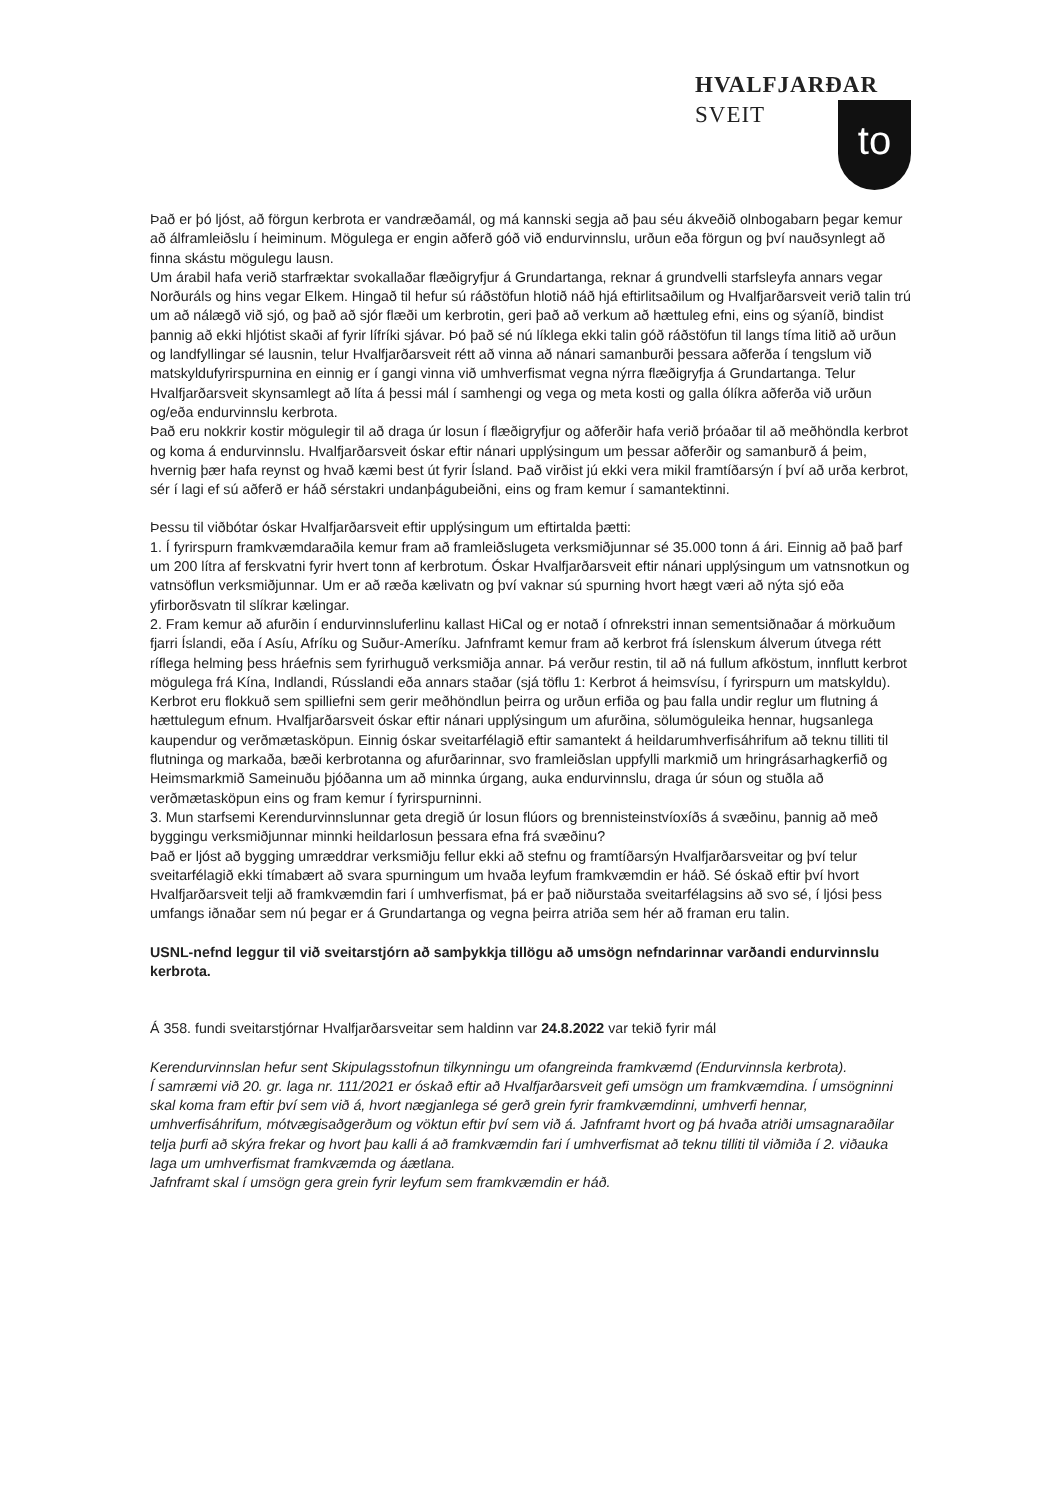HVALFJARÐAR
SVEIT
to
Það er þó ljóst, að förgun kerbrota er vandræðamál, og má kannski segja að þau séu ákveðið olnbogabarn þegar kemur að álframleiðslu í heiminum. Mögulega er engin aðferð góð við endurvinnslu, urðun eða förgun og því nauðsynlegt að finna skástu mögulegu lausn.
Um árabil hafa verið starfræktar svokallaðar flæðigryfjur á Grundartanga, reknar á grundvelli starfsleyfa annars vegar Norðuráls og hins vegar Elkem. Hingað til hefur sú ráðstöfun hlotið náð hjá eftirlitsaðilum og Hvalfjarðarsveit verið talin trú um að nálægð við sjó, og það að sjór flæði um kerbrotin, geri það að verkum að hættuleg efni, eins og sýaníð, bindist þannig að ekki hljótist skaði af fyrir lífríki sjávar. Þó það sé nú líklega ekki talin góð ráðstöfun til langs tíma litið að urðun og landfyllingar sé lausnin, telur Hvalfjarðarsveit rétt að vinna að nánari samanburði þessara aðferða í tengslum við matskyldufyrirspurnina en einnig er í gangi vinna við umhverfismat vegna nýrra flæðigryfja á Grundartanga. Telur Hvalfjarðarsveit skynsamlegt að líta á þessi mál í samhengi og vega og meta kosti og galla ólíkra aðferða við urðun og/eða endurvinnslu kerbrota.
Það eru nokkrir kostir mögulegir til að draga úr losun í flæðigryfjur og aðferðir hafa verið þróaðar til að meðhöndla kerbrot og koma á endurvinnslu. Hvalfjarðarsveit óskar eftir nánari upplýsingum um þessar aðferðir og samanburð á þeim, hvernig þær hafa reynst og hvað kæmi best út fyrir Ísland. Það virðist jú ekki vera mikil framtíðarsýn í því að urða kerbrot, sér í lagi ef sú aðferð er háð sérstakri undanþágubeiðni, eins og fram kemur í samantektinni.
Þessu til viðbótar óskar Hvalfjarðarsveit eftir upplýsingum um eftirtalda þætti:
1. Í fyrirspurn framkvæmdaraðila kemur fram að framleiðslugeta verksmiðjunnar sé 35.000 tonn á ári. Einnig að það þarf um 200 lítra af ferskvatni fyrir hvert tonn af kerbrotum. Óskar Hvalfjarðarsveit eftir nánari upplýsingum um vatnsnotkun og vatnsöflun verksmiðjunnar. Um er að ræða kælivatn og því vaknar sú spurning hvort hægt væri að nýta sjó eða yfirborðsvatn til slíkrar kælingar.
2. Fram kemur að afurðin í endurvinnsluferlinu kallast HiCal og er notað í ofnrekstri innan sementsiðnaðar á mörkuðum fjarri Íslandi, eða í Asíu, Afríku og Suður-Ameríku. Jafnframt kemur fram að kerbrot frá íslenskum álverum útvega rétt ríflega helming þess hráefnis sem fyrirhuguð verksmiðja annar. Þá verður restin, til að ná fullum afköstum, innflutt kerbrot mögulega frá Kína, Indlandi, Rússlandi eða annars staðar (sjá töflu 1: Kerbrot á heimsvísu, í fyrirspurn um matskyldu). Kerbrot eru flokkuð sem spilliefni sem gerir meðhöndlun þeirra og urðun erfiða og þau falla undir reglur um flutning á hættulegum efnum. Hvalfjarðarsveit óskar eftir nánari upplýsingum um afurðina, sölumöguleika hennar, hugsanlega kaupendur og verðmætasköpun. Einnig óskar sveitarfélagið eftir samantekt á heildarumhverfisáhrifum að teknu tilliti til flutninga og markaða, bæði kerbrotanna og afurðarinnar, svo framleiðslan uppfylli markmið um hringrásarhagkerfið og Heimsmarkmið Sameinuðu þjóðanna um að minnka úrgang, auka endurvinnslu, draga úr sóun og stuðla að verðmætasköpun eins og fram kemur í fyrirspurninni.
3. Mun starfsemi Kerendurvinnslunnar geta dregið úr losun flúors og brennisteinstvíoxíðs á svæðinu, þannig að með byggingu verksmiðjunnar minnki heildarlosun þessara efna frá svæðinu?
Það er ljóst að bygging umræddrar verksmiðju fellur ekki að stefnu og framtíðarsýn Hvalfjarðarsveitar og því telur sveitarfélagið ekki tímabært að svara spurningum um hvaða leyfum framkvæmdin er háð. Sé óskað eftir því hvort Hvalfjarðarsveit telji að framkvæmdin fari í umhverfismat, þá er það niðurstaða sveitarfélagsins að svo sé, í ljósi þess umfangs iðnaðar sem nú þegar er á Grundartanga og vegna þeirra atriða sem hér að framan eru talin.
USNL-nefnd leggur til við sveitarstjórn að samþykkja tillögu að umsögn nefndarinnar varðandi endurvinnslu kerbrota.
Á 358. fundi sveitarstjórnar Hvalfjarðarsveitar sem haldinn var 24.8.2022 var tekið fyrir mál
Kerendurvinnslan hefur sent Skipulagsstofnun tilkynningu um ofangreinda framkvæmd (Endurvinnsla kerbrota).
Í samræmi við 20. gr. laga nr. 111/2021 er óskað eftir að Hvalfjarðarsveit gefi umsögn um framkvæmdina. Í umsögninni skal koma fram eftir því sem við á, hvort nægjanlega sé gerð grein fyrir framkvæmdinni, umhverfi hennar, umhverfisáhrifum, mótvægisaðgerðum og vöktun eftir því sem við á. Jafnframt hvort og þá hvaða atriði umsagnaraðilar telja þurfi að skýra frekar og hvort þau kalli á að framkvæmdin fari í umhverfismat að teknu tilliti til viðmiða í 2. viðauka laga um umhverfismat framkvæmda og áætlana.
Jafnframt skal í umsögn gera grein fyrir leyfum sem framkvæmdin er háð.